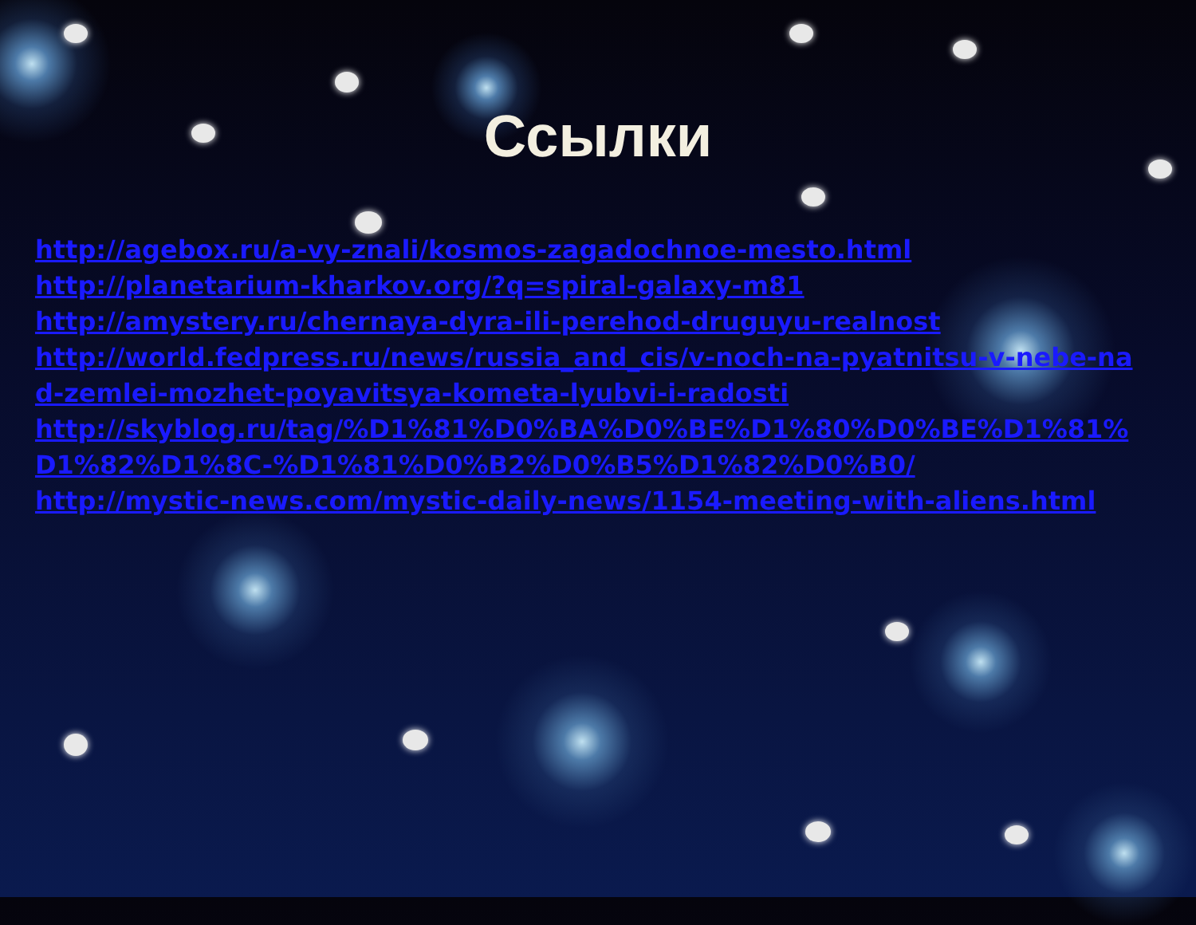Ссылки
http://agebox.ru/a-vy-znali/kosmos-zagadochnoe-mesto.html
http://planetarium-kharkov.org/?q=spiral-galaxy-m81
http://amystery.ru/chernaya-dyra-ili-perehod-druguyu-realnost
http://world.fedpress.ru/news/russia_and_cis/v-noch-na-pyatnitsu-v-nebe-nad-zemlei-mozhet-poyavitsya-kometa-lyubvi-i-radosti
http://skyblog.ru/tag/%D1%81%D0%BA%D0%BE%D1%80%D0%BE%D1%81%D1%82%D1%8C-%D1%81%D0%B2%D0%B5%D1%82%D0%B0/
http://mystic-news.com/mystic-daily-news/1154-meeting-with-aliens.html